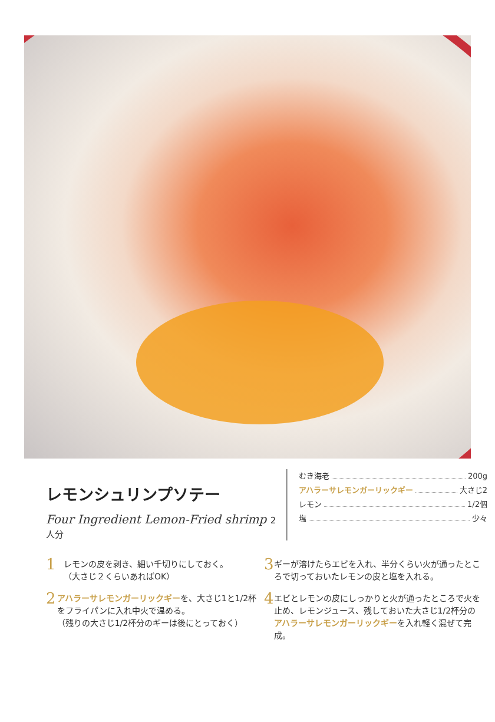レモンシュリンプソテー
Four Ingredient Lemon-Fried shrimp 2人分
むき海老 200g
アハラーサレモンガーリックギー 大さじ2
レモン 1/2個
塩 少々
1
レモンの皮を剥き、細い千切りにしておく。
（大さじ２くらいあればOK）
2
アハラーサレモンガーリックギーを、大さじ1と1/2杯をフライパンに入れ中火で温める。
（残りの大さじ1/2杯分のギーは後にとっておく）
3
ギーが溶けたらエビを入れ、半分くらい火が通ったところで切っておいたレモンの皮と塩を入れる。
4
エビとレモンの皮にしっかりと火が通ったところで火を止め、レモンジュース、残しておいた大さじ1/2杯分のアハラーサレモンガーリックギーを入れ軽く混ぜて完成。